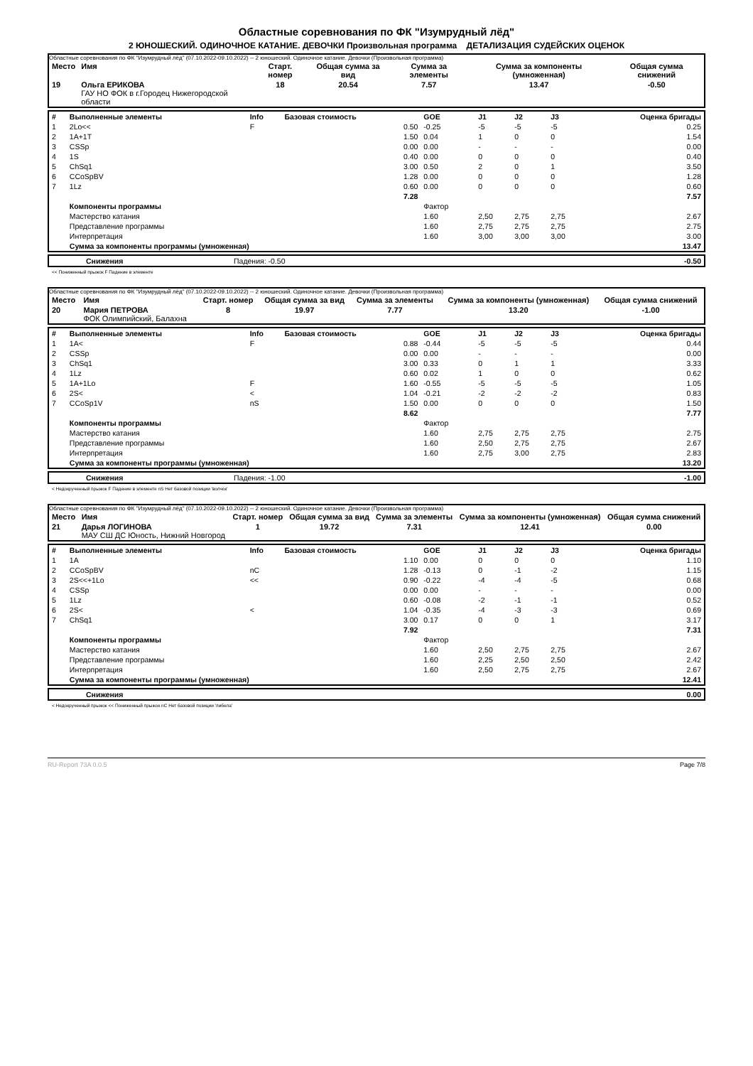Областные соревнования по ФК "Изумрудный лёд"
2 ЮНОШЕСКИЙ. ОДИНОЧНОЕ КАТАНИЕ. ДЕВОЧКИ Произвольная программа ДЕТАЛИЗАЦИЯ СУДЕЙСКИХ ОЦЕНОК
Областные соревнования по ФК "Изумрудный лёд" (07.10.2022-09.10.2022) -- 2 юношеский. Одиночное катание. Девочки (Произвольная программа)
| Место | Имя | Старт. номер | Общая сумма за вид | Сумма за элементы | Сумма за компоненты (умноженная) | Общая сумма снижений |
| 19 | Ольга ЕРИКОВА ГАУ НО ФОК в г.Городец Нижегородской области | 18 | 20.54 | 7.57 | 13.47 | -0.50 |
| # | Выполненные элементы | Info | Базовая стоимость | GOE | J1 | J2 | J3 | Оценка бригады |
| --- | --- | --- | --- | --- | --- | --- | --- | --- |
| 1 | 2Lo<< | F | 0.50 | -0.25 | -5 | -5 | -5 | 0.25 |
| 2 | 1A+1T | | 1.50 | 0.04 | 1 | 0 | 0 | 1.54 |
| 3 | CSSp | | 0.00 | 0.00 | - | - | - | 0.00 |
| 4 | 1S | | 0.40 | 0.00 | 0 | 0 | 0 | 0.40 |
| 5 | ChSq1 | | 3.00 | 0.50 | 2 | 0 | 1 | 3.50 |
| 6 | CCoSpBV | | 1.28 | 0.00 | 0 | 0 | 0 | 1.28 |
| 7 | 1Lz | | 0.60 | 0.00 | 0 | 0 | 0 | 0.60 |
| | | | 7.28 | | | | | 7.57 |
| | Компоненты программы | | | Фактор | | | | |
| | Мастерство катания | | | 1.60 | 2,50 | 2,75 | 2,75 | 2.67 |
| | Представление программы | | | 1.60 | 2,75 | 2,75 | 2,75 | 2.75 |
| | Интерпретация | | | 1.60 | 3,00 | 3,00 | 3,00 | 3.00 |
| | Сумма за компоненты программы (умноженная) | | | | | | | 13.47 |
| | Снижения | Падения: -0.50 | -0.50 |
<< Пониженный прыжок F Падение в элементе
Областные соревнования по ФК "Изумрудный лёд" (07.10.2022-09.10.2022) -- 2 юношеский. Одиночное катание. Девочки (Произвольная программа)
| Место | Имя | Старт. номер | Общая сумма за вид | Сумма за элементы | Сумма за компоненты (умноженная) | Общая сумма снижений |
| 20 | Мария ПЕТРОВА ФОК Олимпийский, Балахна | 8 | 19.97 | 7.77 | 13.20 | -1.00 |
| # | Выполненные элементы | Info | Базовая стоимость | GOE | J1 | J2 | J3 | Оценка бригады |
| --- | --- | --- | --- | --- | --- | --- | --- | --- |
| 1 | 1A< | F | 0.88 | -0.44 | -5 | -5 | -5 | 0.44 |
| 2 | CSSp | | 0.00 | 0.00 | - | - | - | 0.00 |
| 3 | ChSq1 | | 3.00 | 0.33 | 0 | 1 | 1 | 3.33 |
| 4 | 1Lz | | 0.60 | 0.02 | 1 | 0 | 0 | 0.62 |
| 5 | 1A+1Lo | F | 1.60 | -0.55 | -5 | -5 | -5 | 1.05 |
| 6 | 2S< | < | 1.04 | -0.21 | -2 | -2 | -2 | 0.83 |
| 7 | CCoSp1V | nS | 1.50 | 0.00 | 0 | 0 | 0 | 1.50 |
| | | | 8.62 | | | | | 7.77 |
| | Компоненты программы | | | Фактор | | | | |
| | Мастерство катания | | | 1.60 | 2,75 | 2,75 | 2,75 | 2.75 |
| | Представление программы | | | 1.60 | 2,50 | 2,75 | 2,75 | 2.67 |
| | Интерпретация | | | 1.60 | 2,75 | 3,00 | 2,75 | 2.83 |
| | Сумма за компоненты программы (умноженная) | | | | | | | 13.20 |
| | Снижения | Падения: -1.00 | -1.00 |
< Недокрученный прыжок F Падение в элементе nS Нет базовой позиции 'волчок'
Областные соревнования по ФК "Изумрудный лёд" (07.10.2022-09.10.2022) -- 2 юношеский. Одиночное катание. Девочки (Произвольная программа)
| Место | Имя | Старт. номер | Общая сумма за вид | Сумма за элементы | Сумма за компоненты (умноженная) | Общая сумма снижений |
| 21 | Дарья ЛОГИНОВА МАУ СШ ДС Юность, Нижний Новгород | 1 | 19.72 | 7.31 | 12.41 | 0.00 |
| # | Выполненные элементы | Info | Базовая стоимость | GOE | J1 | J2 | J3 | Оценка бригады |
| --- | --- | --- | --- | --- | --- | --- | --- | --- |
| 1 | 1A | | 1.10 | 0.00 | 0 | 0 | 0 | 1.10 |
| 2 | CCoSpBV | nC | 1.28 | -0.13 | 0 | -1 | -2 | 1.15 |
| 3 | 2S<<+1Lo | << | 0.90 | -0.22 | -4 | -4 | -5 | 0.68 |
| 4 | CSSp | | 0.00 | 0.00 | - | - | - | 0.00 |
| 5 | 1Lz | | 0.60 | -0.08 | -2 | -1 | -1 | 0.52 |
| 6 | 2S< | < | 1.04 | -0.35 | -4 | -3 | -3 | 0.69 |
| 7 | ChSq1 | | 3.00 | 0.17 | 0 | 0 | 1 | 3.17 |
| | | | 7.92 | | | | | 7.31 |
| | Компоненты программы | | | Фактор | | | | |
| | Мастерство катания | | | 1.60 | 2,50 | 2,75 | 2,75 | 2.67 |
| | Представление программы | | | 1.60 | 2,25 | 2,50 | 2,50 | 2.42 |
| | Интерпретация | | | 1.60 | 2,50 | 2,75 | 2,75 | 2.67 |
| | Сумма за компоненты программы (умноженная) | | | | | | | 12.41 |
| | Снижения | 0.00 |
< Недокрученный прыжок << Пониженный прыжок nC Нет базовой позиции 'либела'
RU-Report 73A 0.0.5 Page 7/8